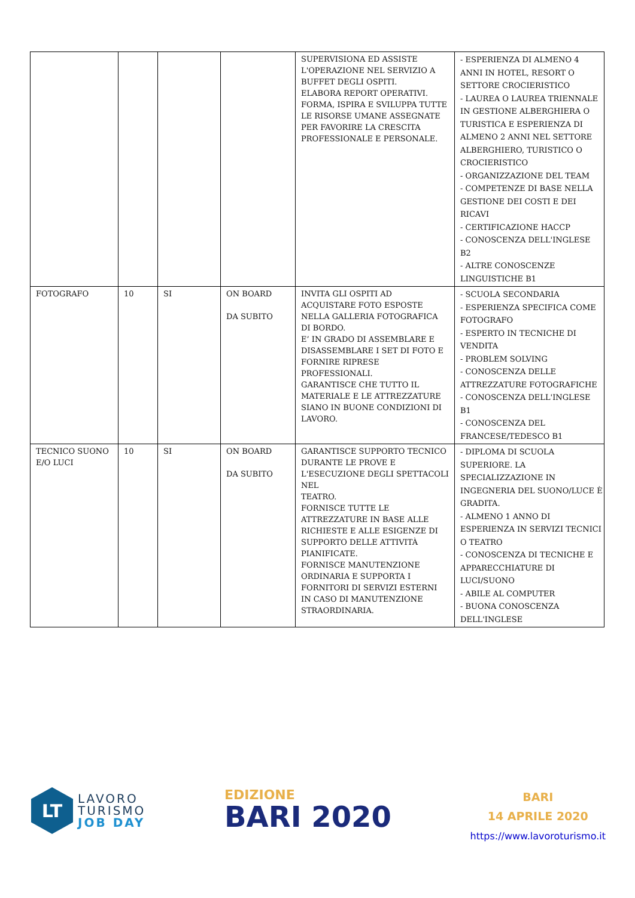| | | | | SUPERVISIONA ED ASSISTE L'OPERAZIONE NEL SERVIZIO A BUFFET DEGLI OSPITI. ELABORA REPORT OPERATIVI. FORMA, ISPIRA E SVILUPPA TUTTE LE RISORSE UMANE ASSEGNATE PER FAVORIRE LA CRESCITA PROFESSIONALE E PERSONALE. | - ESPERIENZA DI ALMENO 4 ANNI IN HOTEL, RESORT O SETTORE CROCIERISTICO - LAUREA O LAUREA TRIENNALE IN GESTIONE ALBERGHIERA O TURISTICA E ESPERIENZA DI ALMENO 2 ANNI NEL SETTORE ALBERGHIERO, TURISTICO O CROCIERISTICO - ORGANIZZAZIONE DEL TEAM - COMPETENZE DI BASE NELLA GESTIONE DEI COSTI E DEI RICAVI - CERTIFICAZIONE HACCP - CONOSCENZA DELL'INGLESE B2 - ALTRE CONOSCENZE LINGUISTICHE B1 |
| FOTOGRAFO | 10 | SI | ON BOARD DA SUBITO | INVITA GLI OSPITI AD ACQUISTARE FOTO ESPOSTE NELLA GALLERIA FOTOGRAFICA DI BORDO. E’ IN GRADO DI ASSEMBLARE E DISASSEMBLARE I SET DI FOTO E FORNIRE RIPRESE PROFESSIONALI. GARANTISCE CHE TUTTO IL MATERIALE E LE ATTREZZATURE SIANO IN BUONE CONDIZIONI DI LAVORO. | - SCUOLA SECONDARIA - ESPERIENZA SPECIFICA COME FOTOGRAFO - ESPERTO IN TECNICHE DI VENDITA - PROBLEM SOLVING - CONOSCENZA DELLE ATTREZZATURE FOTOGRAFICHE - CONOSCENZA DELL'INGLESE B1 - CONOSCENZA DEL FRANCESE/TEDESCO B1 |
| TECNICO SUONO E/O LUCI | 10 | SI | ON BOARD DA SUBITO | GARANTISCE SUPPORTO TECNICO DURANTE LE PROVE E L'ESECUZIONE DEGLI SPETTACOLI NEL TEATRO. FORNISCE TUTTE LE ATTREZZATURE IN BASE ALLE RICHIESTE E ALLE ESIGENZE DI SUPPORTO DELLE ATTIVITÀ PIANIFICATE. FORNISCE MANUTENZIONE ORDINARIA E SUPPORTA I FORNITORI DI SERVIZI ESTERNI IN CASO DI MANUTENZIONE STRAORDINARIA. | - DIPLOMA DI SCUOLA SUPERIORE. LA SPECIALIZZAZIONE IN INGEGNERIA DEL SUONO/LUCE È GRADITA. - ALMENO 1 ANNO DI ESPERIENZA IN SERVIZI TECNICI O TEATRO - CONOSCENZA DI TECNICHE E APPARECCHIATURE DI LUCI/SUONO - ABILE AL COMPUTER - BUONA CONOSCENZA DELL'INGLESE |
LT
LAVORO
TURISMO
JOB DAY
EDIZIONE
BARI 2020
BARI
14 APRILE 2020
https://www.lavoroturismo.it